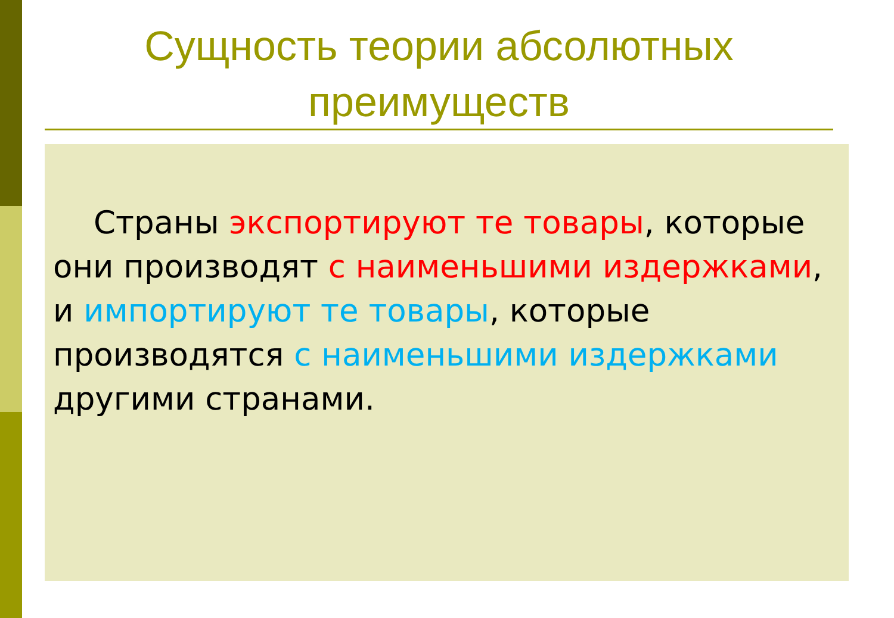Сущность теории абсолютных преимуществ
Страны экспортируют те товары, которые они производят с наименьшими издержками, и импортируют те товары, которые производятся с наименьшими издержками другими странами.